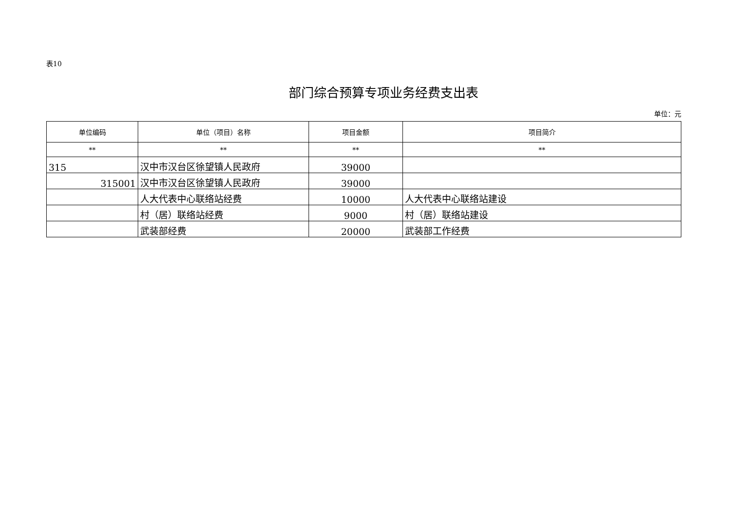表10
部门综合预算专项业务经费支出表
单位：元
| 单位编码 | 单位（项目）名称 | 项目金额 | 项目简介 |
| --- | --- | --- | --- |
| ** | ** | ** | ** |
| 315 | 汉中市汉台区徐望镇人民政府 | 39000 | |
| 315001 | 汉中市汉台区徐望镇人民政府 | 39000 | |
| | 人大代表中心联络站经费 | 10000 | 人大代表中心联络站建设 |
| | 村（居）联络站经费 | 9000 | 村（居）联络站建设 |
| | 武装部经费 | 20000 | 武装部工作经费 |